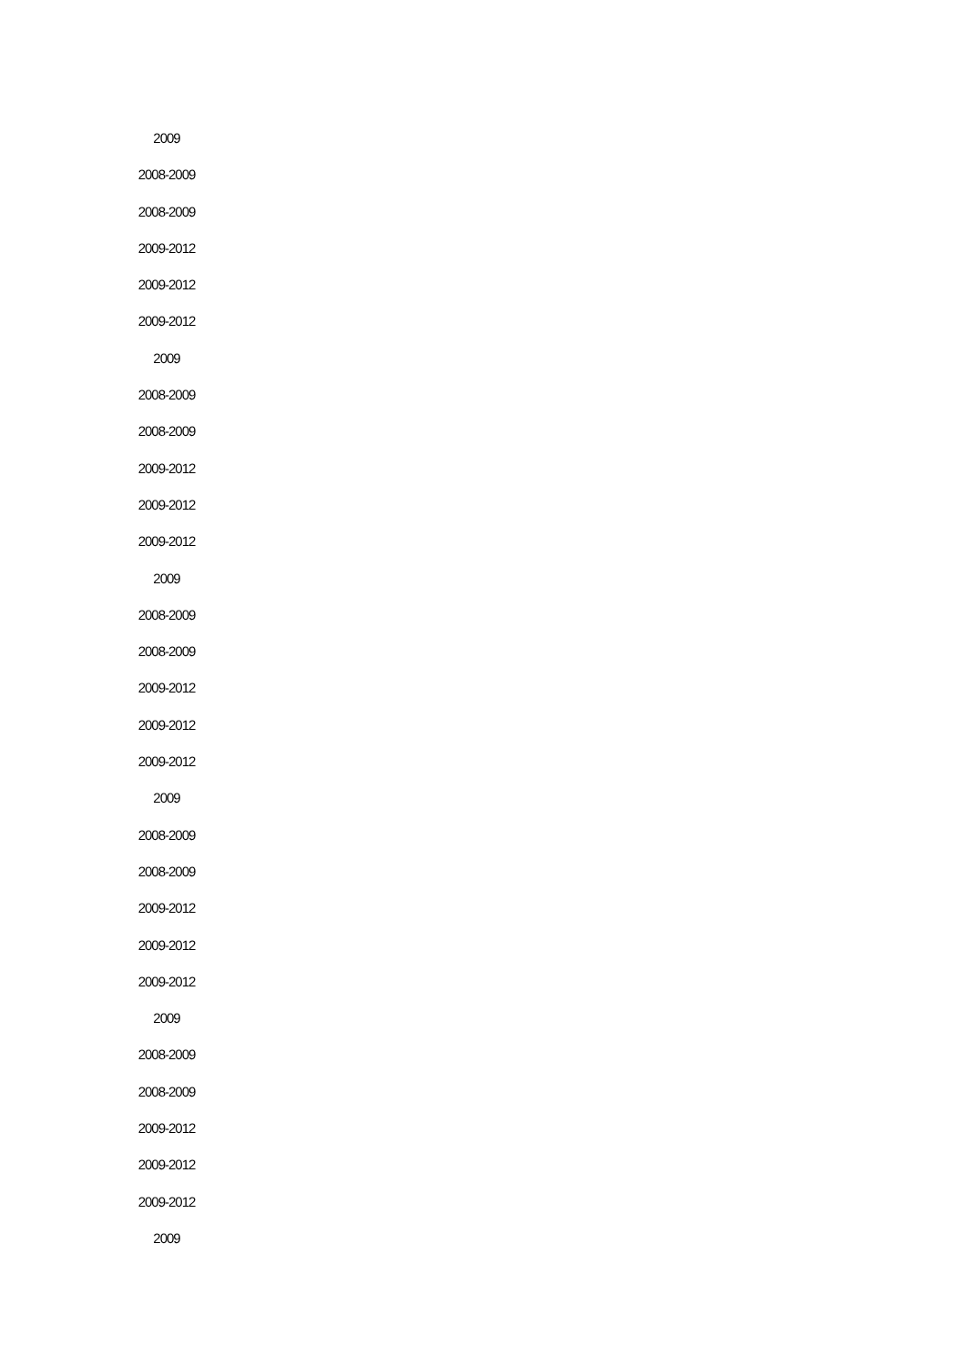2009
2008-2009
2008-2009
2009-2012
2009-2012
2009-2012
2009
2008-2009
2008-2009
2009-2012
2009-2012
2009-2012
2009
2008-2009
2008-2009
2009-2012
2009-2012
2009-2012
2009
2008-2009
2008-2009
2009-2012
2009-2012
2009-2012
2009
2008-2009
2008-2009
2009-2012
2009-2012
2009-2012
2009